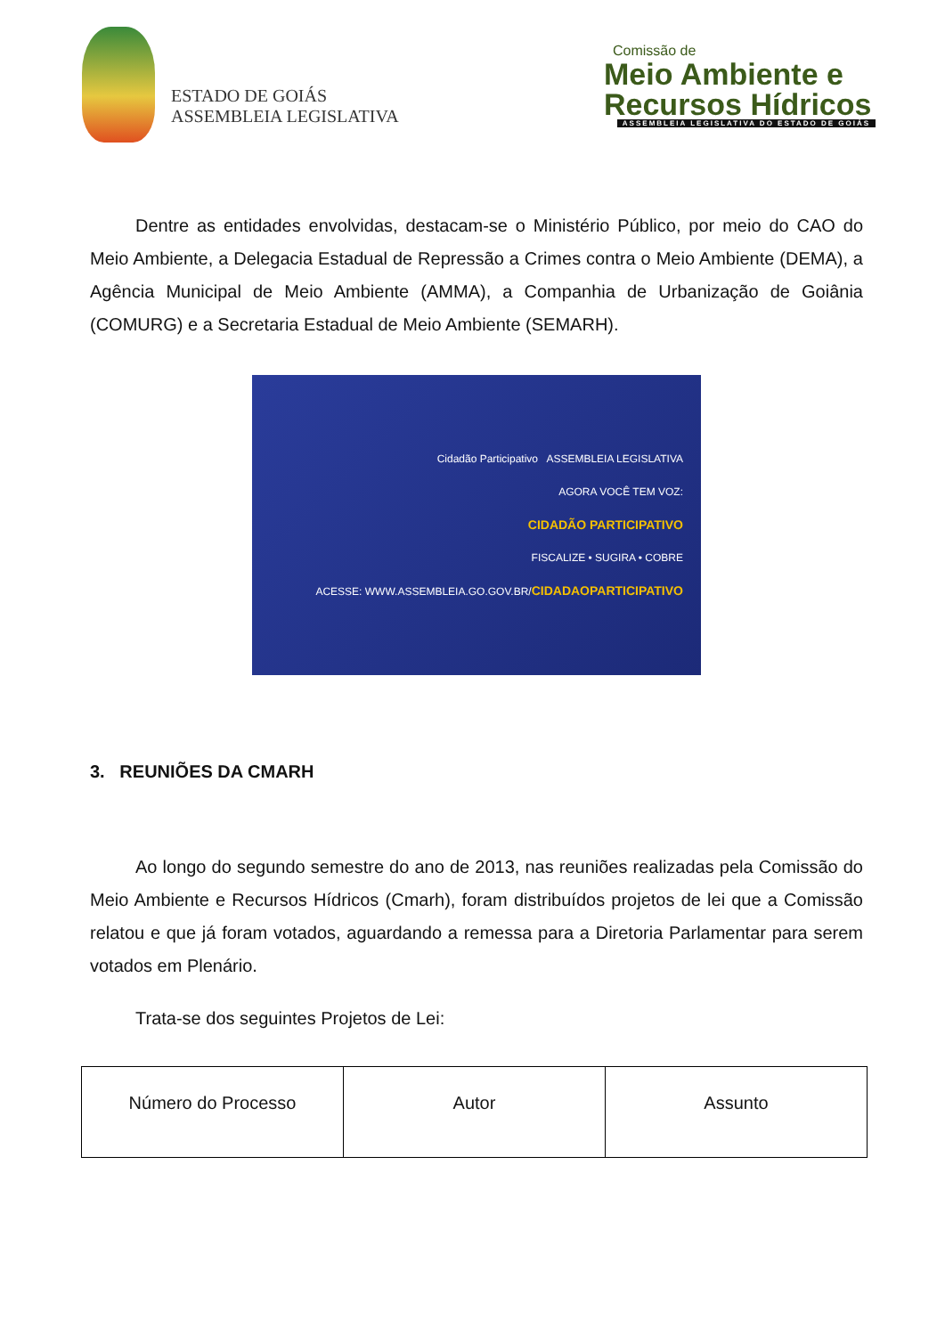ESTADO DE GOIÁS
ASSEMBLEIA LEGISLATIVA
Comissão de
Meio Ambiente e
Recursos Hídricos
ASSEMBLEIA LEGISLATIVA DO ESTADO DE GOIÁS
Dentre as entidades envolvidas, destacam-se o Ministério Público, por meio do CAO do Meio Ambiente, a Delegacia Estadual de Repressão a Crimes contra o Meio Ambiente (DEMA), a Agência Municipal de Meio Ambiente (AMMA), a Companhia de Urbanização de Goiânia (COMURG) e a Secretaria Estadual de Meio Ambiente (SEMARH).
Cidadão Participativo ASSEMBLEIA LEGISLATIVA
AGORA VOCÊ TEM VOZ:
CIDADÃO PARTICIPATIVO
FISCALIZE • SUGIRA • COBRE
ACESSE: WWW.ASSEMBLEIA.GO.GOV.BR/CIDADAOPARTICIPATIVO
3. REUNIÕES DA CMARH
Ao longo do segundo semestre do ano de 2013, nas reuniões realizadas pela Comissão do Meio Ambiente e Recursos Hídricos (Cmarh), foram distribuídos projetos de lei que a Comissão relatou e que já foram votados, aguardando a remessa para a Diretoria Parlamentar para serem votados em Plenário.
Trata-se dos seguintes Projetos de Lei:
| Número do Processo | Autor | Assunto |